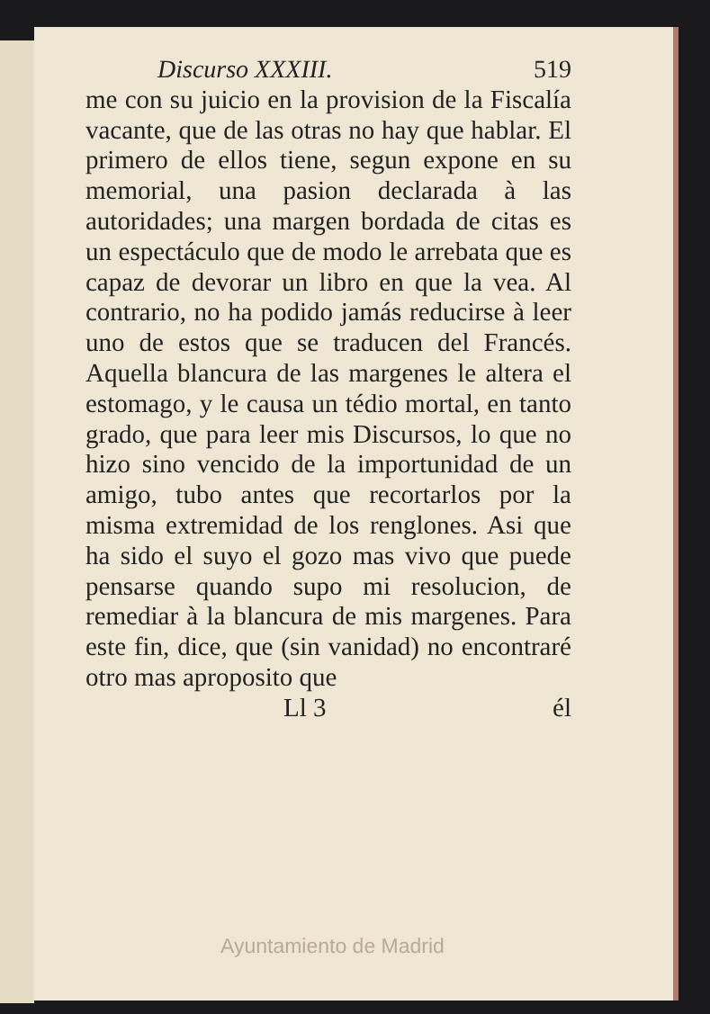Discurso XXXIII. 519
me con su juicio en la provision de la Fiscalía vacante, que de las otras no hay que hablar. El primero de ellos tiene, segun expone en su memorial, una pasion declarada à las autoridades; una margen bordada de citas es un espectáculo que de modo le arrebata que es capaz de devorar un libro en que la vea. Al contrario, no ha podido jamás reducirse à leer uno de estos que se traducen del Francés. Aquella blancura de las margenes le altera el estomago, y le causa un tédio mortal, en tanto grado, que para leer mis Discursos, lo que no hizo sino vencido de la importunidad de un amigo, tubo antes que recortarlos por la misma extremidad de los renglones. Asi que ha sido el suyo el gozo mas vivo que puede pensarse quando supo mi resolucion, de remediar à la blancura de mis margenes. Para este fin, dice, que (sin vanidad) no encontraré otro mas aproposito que
Ll 3 él
Ayuntamiento de Madrid